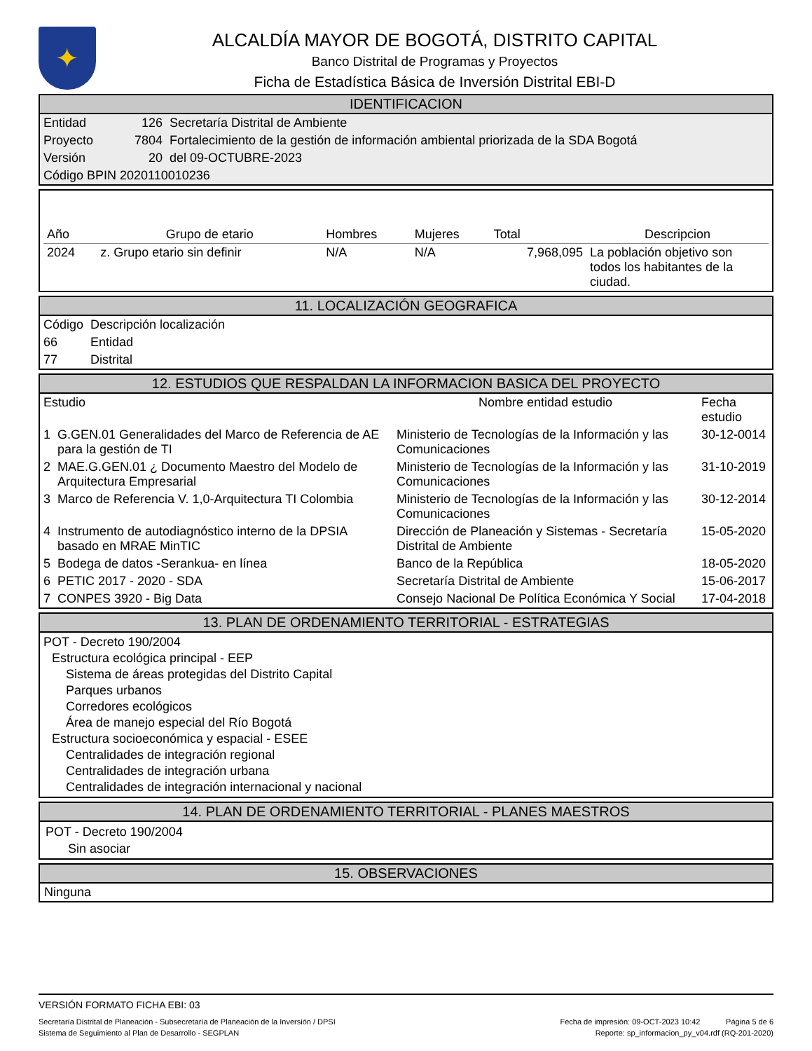✦
ALCALDÍA MAYOR DE BOGOTÁ, DISTRITO CAPITAL
Banco Distrital de Programas y Proyectos
Ficha de Estadística Básica de Inversión Distrital EBI-D
IDENTIFICACION
| Entidad | 126 | Secretaría Distrital de Ambiente |
| Proyecto | 7804 | Fortalecimiento de la gestión de información ambiental priorizada de la SDA Bogotá |
| Versión | 20 | del 09-OCTUBRE-2023 |
| Código BPIN 2020110010236 | | |
| Año | Grupo de etario | Hombres | Mujeres | Total | Descripcion |
| --- | --- | --- | --- | --- | --- |
| 2024 | z. Grupo etario sin definir | N/A | N/A | 7,968,095 | La población objetivo son todos los habitantes de la ciudad. |
11. LOCALIZACIÓN GEOGRAFICA
| Código | Descripción localización |
| 66 | Entidad |
| 77 | Distrital |
12. ESTUDIOS QUE RESPALDAN LA INFORMACION BASICA DEL PROYECTO
| Estudio | | Nombre entidad estudio | Fecha estudio |
| --- | --- | --- | --- |
| 1 | G.GEN.01 Generalidades del Marco de Referencia de AE para la gestión de TI | Ministerio de Tecnologías de la Información y las Comunicaciones | 30-12-0014 |
| 2 | MAE.G.GEN.01 ¿ Documento Maestro del Modelo de Arquitectura Empresarial | Ministerio de Tecnologías de la Información y las Comunicaciones | 31-10-2019 |
| 3 | Marco de Referencia V. 1,0-Arquitectura TI Colombia | Ministerio de Tecnologías de la Información y las Comunicaciones | 30-12-2014 |
| 4 | Instrumento de autodiagnóstico interno de la DPSIA basado en MRAE MinTIC | Dirección de Planeación y Sistemas - Secretaría Distrital de Ambiente | 15-05-2020 |
| 5 | Bodega de datos -Serankua- en línea | Banco de la República | 18-05-2020 |
| 6 | PETIC 2017 - 2020 - SDA | Secretaría Distrital de Ambiente | 15-06-2017 |
| 7 | CONPES 3920 - Big Data | Consejo Nacional De Política Económica Y Social | 17-04-2018 |
13. PLAN DE ORDENAMIENTO TERRITORIAL - ESTRATEGIAS
POT - Decreto 190/2004
Estructura ecológica principal - EEP
Sistema de áreas protegidas del Distrito Capital
Parques urbanos
Corredores ecológicos
Área de manejo especial del Río Bogotá
Estructura socioeconómica y espacial - ESEE
Centralidades de integración regional
Centralidades de integración urbana
Centralidades de integración internacional y nacional
14. PLAN DE ORDENAMIENTO TERRITORIAL - PLANES MAESTROS
POT - Decreto 190/2004
Sin asociar
15. OBSERVACIONES
Ninguna
VERSIÓN FORMATO FICHA EBI: 03
Secretaría Distrital de Planeación - Subsecretaría de Planeación de la Inversión / DPSI Fecha de impresión: 09-OCT-2023 10:42 Página 5 de 6
Sistema de Seguimiento al Plan de Desarrollo - SEGPLAN Reporte: sp_informacion_py_v04.rdf (RQ-201-2020)